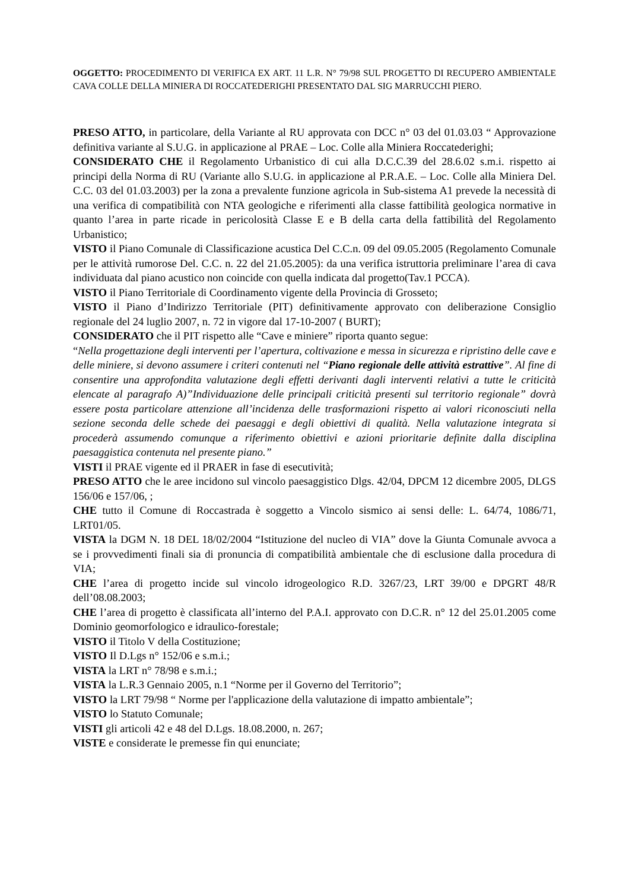OGGETTO: PROCEDIMENTO DI VERIFICA EX ART. 11 L.R. N° 79/98 SUL PROGETTO DI RECUPERO AMBIENTALE CAVA COLLE DELLA MINIERA DI ROCCATEDERIGHI PRESENTATO DAL SIG MARRUCCHI PIERO.
PRESO ATTO, in particolare, della Variante al RU approvata con DCC n° 03 del 01.03.03 “ Approvazione definitiva variante al S.U.G. in applicazione al PRAE – Loc. Colle alla Miniera Roccatederighi;
CONSIDERATO CHE il Regolamento Urbanistico di cui alla D.C.C.39 del 28.6.02 s.m.i. rispetto ai principi della Norma di RU (Variante allo S.U.G. in applicazione al P.R.A.E. – Loc. Colle alla Miniera Del. C.C. 03 del 01.03.2003) per la zona a prevalente funzione agricola in Sub-sistema A1 prevede la necessità di una verifica di compatibilità con NTA geologiche e riferimenti alla classe fattibilità geologica normative in quanto l’area in parte ricade in pericolosità Classe E e B della carta della fattibilità del Regolamento Urbanistico;
VISTO il Piano Comunale di Classificazione acustica Del C.C.n. 09 del 09.05.2005 (Regolamento Comunale per le attività rumorose Del. C.C. n. 22 del 21.05.2005): da una verifica istruttoria preliminare l’area di cava individuata dal piano acustico non coincide con quella indicata dal progetto(Tav.1 PCCA).
VISTO il Piano Territoriale di Coordinamento vigente della Provincia di Grosseto;
VISTO il Piano d’Indirizzo Territoriale (PIT) definitivamente approvato con deliberazione Consiglio regionale del 24 luglio 2007, n. 72 in vigore dal 17-10-2007 ( BURT);
CONSIDERATO che il PIT rispetto alle “Cave e miniere” riporta quanto segue:
“Nella progettazione degli interventi per l’apertura, coltivazione e messa in sicurezza e ripristino delle cave e delle miniere, si devono assumere i criteri contenuti nel “Piano regionale delle attività estrattive”. Al fine di consentire una approfondita valutazione degli effetti derivanti dagli interventi relativi a tutte le criticità elencate al paragrafo A)”Individuazione delle principali criticità presenti sul territorio regionale” dovrà essere posta particolare attenzione all’incidenza delle trasformazioni rispetto ai valori riconosciuti nella sezione seconda delle schede dei paesaggi e degli obiettivi di qualità. Nella valutazione integrata si procederà assumendo comunque a riferimento obiettivi e azioni prioritarie definite dalla disciplina paesaggistica contenuta nel presente piano.”
VISTI il PRAE vigente ed il PRAER in fase di esecutività;
PRESO ATTO che le aree incidono sul vincolo paesaggistico Dlgs. 42/04, DPCM 12 dicembre 2005, DLGS 156/06 e 157/06, ;
CHE tutto il Comune di Roccastrada è soggetto a Vincolo sismico ai sensi delle: L. 64/74, 1086/71, LRT01/05.
VISTA la DGM N. 18 DEL 18/02/2004 “Istituzione del nucleo di VIA” dove la Giunta Comunale avvoca a se i provvedimenti finali sia di pronuncia di compatibilità ambientale che di esclusione dalla procedura di VIA;
CHE l’area di progetto incide sul vincolo idrogeologico R.D. 3267/23, LRT 39/00 e DPGRT 48/R dell’08.08.2003;
CHE l’area di progetto è classificata all’interno del P.A.I. approvato con D.C.R. n° 12 del 25.01.2005 come Dominio geomorfologico e idraulico-forestale;
VISTO il Titolo V della Costituzione;
VISTO Il D.Lgs n° 152/06 e s.m.i.;
VISTA la LRT n° 78/98 e s.m.i.;
VISTA la L.R.3 Gennaio 2005, n.1 “Norme per il Governo del Territorio”;
VISTO la LRT 79/98 “ Norme per l'applicazione della valutazione di impatto ambientale”;
VISTO lo Statuto Comunale;
VISTI gli articoli 42 e 48 del D.Lgs. 18.08.2000, n. 267;
VISTE e considerate le premesse fin qui enunciate;